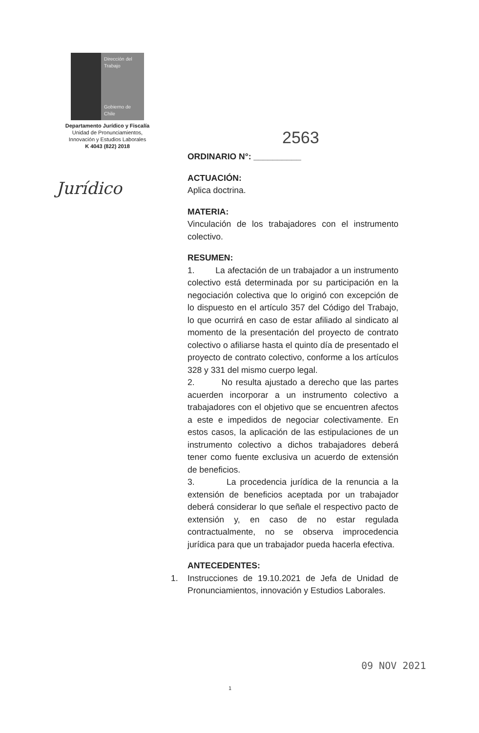Dirección del Trabajo
Gobierno de Chile
Departamento Jurídico y Fiscalía
Unidad de Pronunciamientos,
Innovación y Estudios Laborales
K 4043 (822) 2018
Jurídico
2563
ORDINARIO N°: __________
ACTUACIÓN:
Aplica doctrina.
MATERIA:
Vinculación de los trabajadores con el instrumento colectivo.
RESUMEN:
1. La afectación de un trabajador a un instrumento colectivo está determinada por su participación en la negociación colectiva que lo originó con excepción de lo dispuesto en el artículo 357 del Código del Trabajo, lo que ocurrirá en caso de estar afiliado al sindicato al momento de la presentación del proyecto de contrato colectivo o afiliarse hasta el quinto día de presentado el proyecto de contrato colectivo, conforme a los artículos 328 y 331 del mismo cuerpo legal.
2. No resulta ajustado a derecho que las partes acuerden incorporar a un instrumento colectivo a trabajadores con el objetivo que se encuentren afectos a este e impedidos de negociar colectivamente. En estos casos, la aplicación de las estipulaciones de un instrumento colectivo a dichos trabajadores deberá tener como fuente exclusiva un acuerdo de extensión de beneficios.
3. La procedencia jurídica de la renuncia a la extensión de beneficios aceptada por un trabajador deberá considerar lo que señale el respectivo pacto de extensión y, en caso de no estar regulada contractualmente, no se observa improcedencia jurídica para que un trabajador pueda hacerla efectiva.
ANTECEDENTES:
1. Instrucciones de 19.10.2021 de Jefa de Unidad de Pronunciamientos, innovación y Estudios Laborales.
09 NOV 2021
1